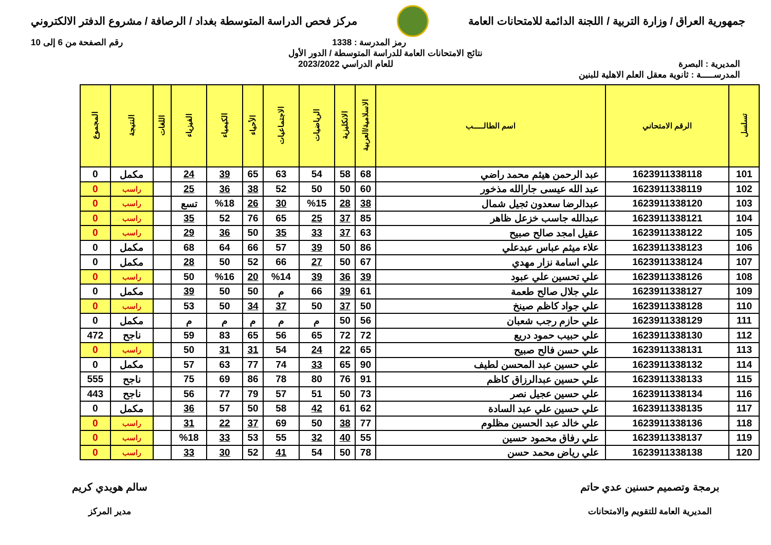جمهورية العراق / وزارة التربية / اللجنة الدائمة للامتحانات العامة
مركز فحص الدراسة المتوسطة بغداد / الرصافة / مشروع الدفتر الالكتروني
رمز المدرسة : 1338 رقم الصفحة من 6 إلى 10
نتائج الامتحانات العامة للدراسة المتوسطة / الدور الأول
المديرية : البصرة للعام الدراسي 2023/2022
المدرســـــة : ثانوية معقل العلم الاهلية للبنين
| تسلسل | الرقم الامتحاني | اسم الطالـــــب | الاسلامية/العربية | الانكليزية | الرياضيات | الاجتماعيات | الأحياء | الكيمياء | الفيزياء | اللغات | النتيجة | المجموع |
| --- | --- | --- | --- | --- | --- | --- | --- | --- | --- | --- | --- | --- |
| 101 | 1623911338118 | عبد الرحمن هيثم محمد راضي | 68 | 58 | 54 | 63 | 65 | 39 | 24 | | مكمل | 0 |
| 102 | 1623911338119 | عبد الله عيسى جارالله مذخور | 60 | 50 | 50 | 52 | 38 | 36 | 25 | | راسب | 0 |
| 103 | 1623911338120 | عبدالرضا سعدون ثجيل شمال | 38 | 28 | %15 | 30 | 26 | %18 | تسع | | راسب | 0 |
| 104 | 1623911338121 | عبدالله جاسب خزعل ظاهر | 85 | 37 | 25 | 65 | 76 | 52 | 35 | | راسب | 0 |
| 105 | 1623911338122 | عقيل امجد صالح صبيح | 63 | 37 | 33 | 35 | 50 | 36 | 29 | | راسب | 0 |
| 106 | 1623911338123 | علاء ميثم عباس عبدعلي | 86 | 50 | 39 | 57 | 66 | 64 | 68 | | مكمل | 0 |
| 107 | 1623911338124 | علي اسامة نزار مهدي | 67 | 50 | 27 | 66 | 52 | 50 | 28 | | مكمل | 0 |
| 108 | 1623911338126 | علي تحسين علي عبود | 39 | 36 | 39 | %14 | 20 | %16 | 50 | | راسب | 0 |
| 109 | 1623911338127 | علي جلال صالح طعمة | 61 | 39 | 66 | م | 50 | 50 | 39 | | مكمل | 0 |
| 110 | 1623911338128 | علي جواد كاظم صينخ | 50 | 37 | 50 | 37 | 34 | 50 | 53 | | راسب | 0 |
| 111 | 1623911338129 | علي حازم رجب شعبان | 56 | 50 | م | م | م | م | م | | مكمل | 0 |
| 112 | 1623911338130 | علي حبيب حمود دريع | 72 | 72 | 65 | 56 | 65 | 83 | 59 | | ناجح | 472 |
| 113 | 1623911338131 | علي حسن فالح صبيح | 65 | 22 | 24 | 54 | 31 | 31 | 50 | | راسب | 0 |
| 114 | 1623911338132 | علي حسين عبد المحسن لطيف | 90 | 65 | 33 | 74 | 77 | 63 | 57 | | مكمل | 0 |
| 115 | 1623911338133 | علي حسين عبدالرزاق كاظم | 91 | 76 | 80 | 78 | 86 | 69 | 75 | | ناجح | 555 |
| 116 | 1623911338134 | علي حسين عجيل نصر | 73 | 50 | 51 | 57 | 79 | 77 | 56 | | ناجح | 443 |
| 117 | 1623911338135 | علي حسين علي عبد السادة | 62 | 61 | 42 | 58 | 50 | 57 | 36 | | مكمل | 0 |
| 118 | 1623911338136 | علي خالد عبد الحسين مظلوم | 77 | 38 | 50 | 69 | 37 | 22 | 31 | | راسب | 0 |
| 119 | 1623911338137 | علي رفاق محمود حسين | 55 | 40 | 32 | 55 | 53 | 33 | %18 | | راسب | 0 |
| 120 | 1623911338138 | علي رياض محمد حسن | 78 | 50 | 54 | 41 | 52 | 30 | 33 | | راسب | 0 |
برمجة وتصميم حسنين عدي حاتم
المديرية العامة للتقويم والامتحانات
سالم هويدي كريم
مدير المركز